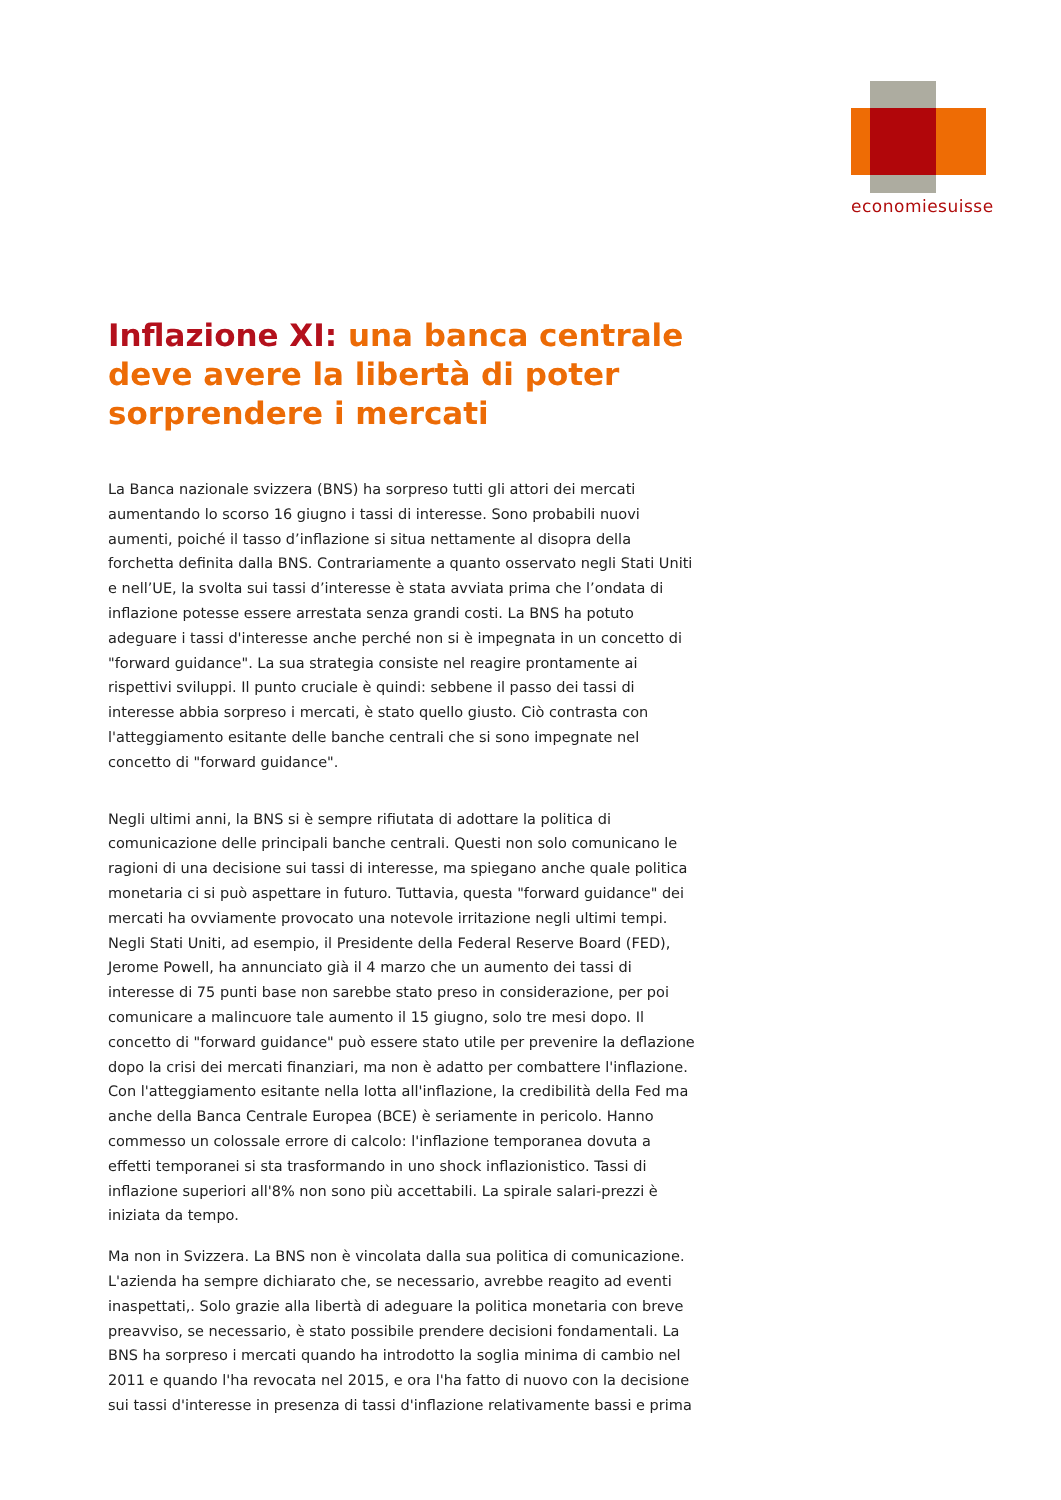economiesuisse
Inflazione XI: una banca centrale deve avere la libertà di poter sorprendere i mercati
La Banca nazionale svizzera (BNS) ha sorpreso tutti gli attori dei mercati aumentando lo scorso 16 giugno i tassi di interesse. Sono probabili nuovi aumenti, poiché il tasso d’inflazione si situa nettamente al disopra della forchetta definita dalla BNS. Contrariamente a quanto osservato negli Stati Uniti e nell’UE, la svolta sui tassi d’interesse è stata avviata prima che l’ondata di inflazione potesse essere arrestata senza grandi costi. La BNS ha potuto adeguare i tassi d'interesse anche perché non si è impegnata in un concetto di "forward guidance". La sua strategia consiste nel reagire prontamente ai rispettivi sviluppi. Il punto cruciale è quindi: sebbene il passo dei tassi di interesse abbia sorpreso i mercati, è stato quello giusto. Ciò contrasta con l'atteggiamento esitante delle banche centrali che si sono impegnate nel concetto di "forward guidance".
Negli ultimi anni, la BNS si è sempre rifiutata di adottare la politica di comunicazione delle principali banche centrali. Questi non solo comunicano le ragioni di una decisione sui tassi di interesse, ma spiegano anche quale politica monetaria ci si può aspettare in futuro. Tuttavia, questa "forward guidance" dei mercati ha ovviamente provocato una notevole irritazione negli ultimi tempi. Negli Stati Uniti, ad esempio, il Presidente della Federal Reserve Board (FED), Jerome Powell, ha annunciato già il 4 marzo che un aumento dei tassi di interesse di 75 punti base non sarebbe stato preso in considerazione, per poi comunicare a malincuore tale aumento il 15 giugno, solo tre mesi dopo. Il concetto di "forward guidance" può essere stato utile per prevenire la deflazione dopo la crisi dei mercati finanziari, ma non è adatto per combattere l'inflazione. Con l'atteggiamento esitante nella lotta all'inflazione, la credibilità della Fed ma anche della Banca Centrale Europea (BCE) è seriamente in pericolo. Hanno commesso un colossale errore di calcolo: l'inflazione temporanea dovuta a effetti temporanei si sta trasformando in uno shock inflazionistico. Tassi di inflazione superiori all'8% non sono più accettabili. La spirale salari-prezzi è iniziata da tempo.
Ma non in Svizzera. La BNS non è vincolata dalla sua politica di comunicazione. L'azienda ha sempre dichiarato che, se necessario, avrebbe reagito ad eventi inaspettati,. Solo grazie alla libertà di adeguare la politica monetaria con breve preavviso, se necessario, è stato possibile prendere decisioni fondamentali. La BNS ha sorpreso i mercati quando ha introdotto la soglia minima di cambio nel 2011 e quando l'ha revocata nel 2015, e ora l'ha fatto di nuovo con la decisione sui tassi d'interesse in presenza di tassi d'inflazione relativamente bassi e prima